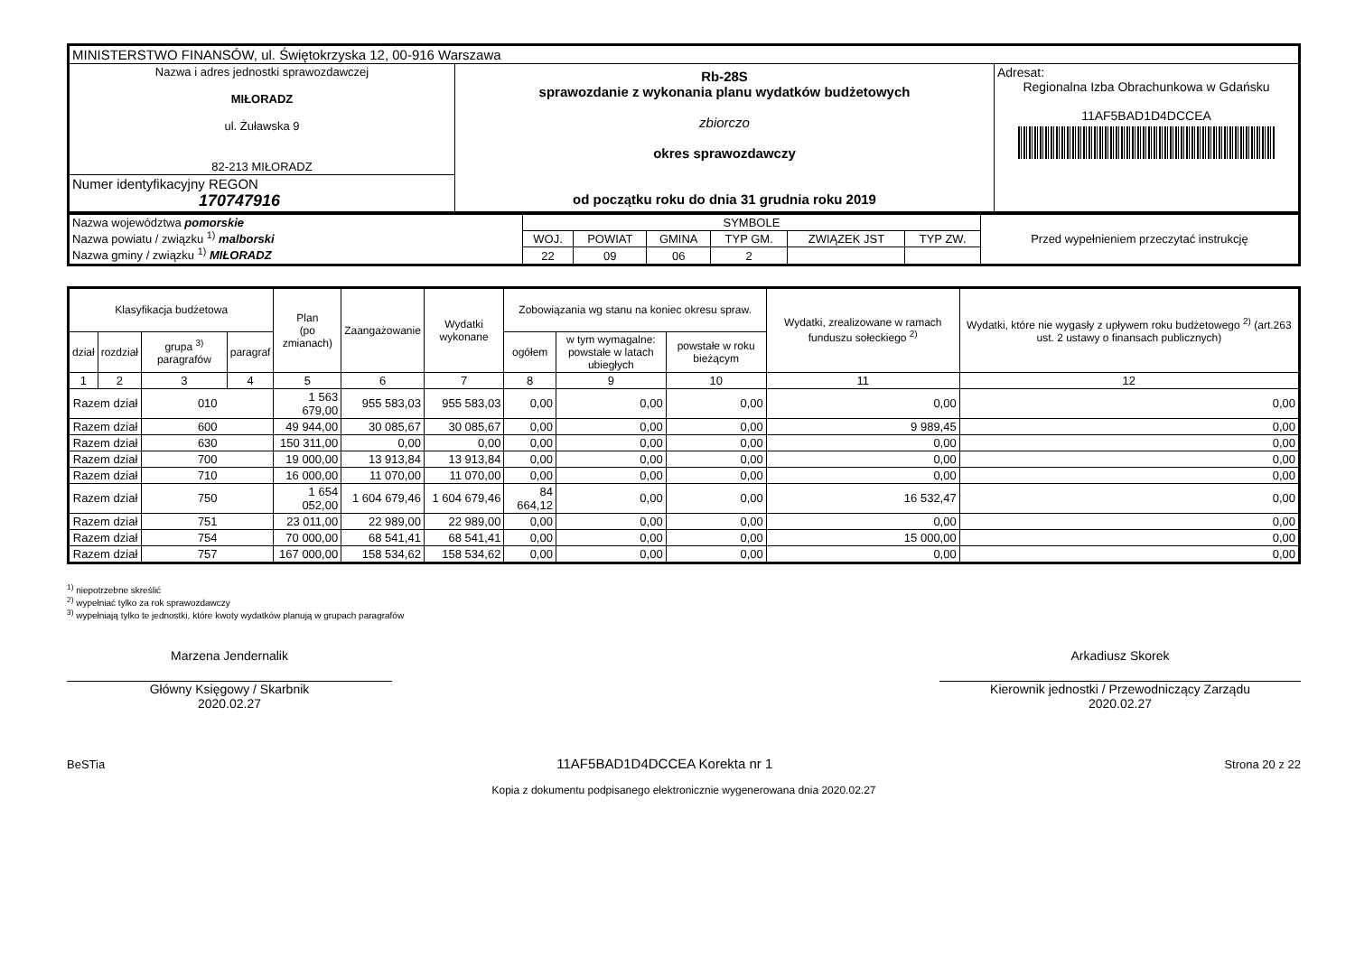| MINISTERSTWO FINANSÓW, ul. Świętokrzyska 12, 00-916 Warszawa | | |
| Nazwa i adres jednostki sprawozdawczej MIŁORADZ ul. Żuławska 9 82-213 MIŁORADZ | Rb-28S sprawozdanie z wykonania planu wydatków budżetowych zbiorczo okres sprawozdawczy od początku roku do dnia 31 grudnia roku 2019 | Adresat: Regionalna Izba Obrachunkowa w Gdańsku 11AF5BAD1D4DCCEA |
| Numer identyfikacyjny REGON 170747916 | | |
| Nazwa województwa pomorskie Nazwa powiatu / związku <sup>1)</sup> malborski Nazwa gminy / związku <sup>1)</sup> MIŁORADZ | SYMBOLE | | | | | | Przed wypełnieniem przeczytać instrukcję |
| | WOJ. | POWIAT | GMINA | TYP GM. | ZWIĄZEK JST | TYP ZW. | |
| | 22 | 09 | 06 | 2 | | | |
| Klasyfikacja budżetowa | | | | Plan (po zmianach) | Zaangażowanie | Wydatki wykonane | Zobowiązania wg stanu na koniec okresu spraw. | | | Wydatki, zrealizowane w ramach funduszu sołeckiego <sup>2)</sup> | Wydatki, które nie wygasły z upływem roku budżetowego <sup>2)</sup> (art.263 ust. 2 ustawy o finansach publicznych) |
| --- | --- | --- | --- | --- | --- | --- | --- | --- | --- | --- | --- |
| dział | rozdział | grupa <sup>3)</sup> paragrafów | paragraf | | | | ogółem | w tym wymagalne: powstałe w latach ubiegłych | powstałe w roku bieżącym | | |
| 1 | 2 | 3 | 4 | 5 | 6 | 7 | 8 | 9 | 10 | 11 | 12 |
| Razem dział | | 010 | | 1 563 679,00 | 955 583,03 | 955 583,03 | 0,00 | 0,00 | 0,00 | 0,00 | 0,00 |
| Razem dział | | 600 | | 49 944,00 | 30 085,67 | 30 085,67 | 0,00 | 0,00 | 0,00 | 9 989,45 | 0,00 |
| Razem dział | | 630 | | 150 311,00 | 0,00 | 0,00 | 0,00 | 0,00 | 0,00 | 0,00 | 0,00 |
| Razem dział | | 700 | | 19 000,00 | 13 913,84 | 13 913,84 | 0,00 | 0,00 | 0,00 | 0,00 | 0,00 |
| Razem dział | | 710 | | 16 000,00 | 11 070,00 | 11 070,00 | 0,00 | 0,00 | 0,00 | 0,00 | 0,00 |
| Razem dział | | 750 | | 1 654 052,00 | 1 604 679,46 | 1 604 679,46 | 84 664,12 | 0,00 | 0,00 | 16 532,47 | 0,00 |
| Razem dział | | 751 | | 23 011,00 | 22 989,00 | 22 989,00 | 0,00 | 0,00 | 0,00 | 0,00 | 0,00 |
| Razem dział | | 754 | | 70 000,00 | 68 541,41 | 68 541,41 | 0,00 | 0,00 | 0,00 | 15 000,00 | 0,00 |
| Razem dział | | 757 | | 167 000,00 | 158 534,62 | 158 534,62 | 0,00 | 0,00 | 0,00 | 0,00 | 0,00 |
<sup>1)</sup> niepotrzebne skreślić
<sup>2)</sup> wypełniać tylko za rok sprawozdawczy
<sup>3)</sup> wypełniają tylko te jednostki, które kwoty wydatków planują w grupach paragrafów
Marzena Jendernalik
Główny Księgowy / Skarbnik
2020.02.27
Arkadiusz Skorek
Kierownik jednostki / Przewodniczący Zarządu
2020.02.27
BeSTia 11AF5BAD1D4DCCEA Korekta nr 1 Strona 20 z 22
Kopia z dokumentu podpisanego elektronicznie wygenerowana dnia 2020.02.27